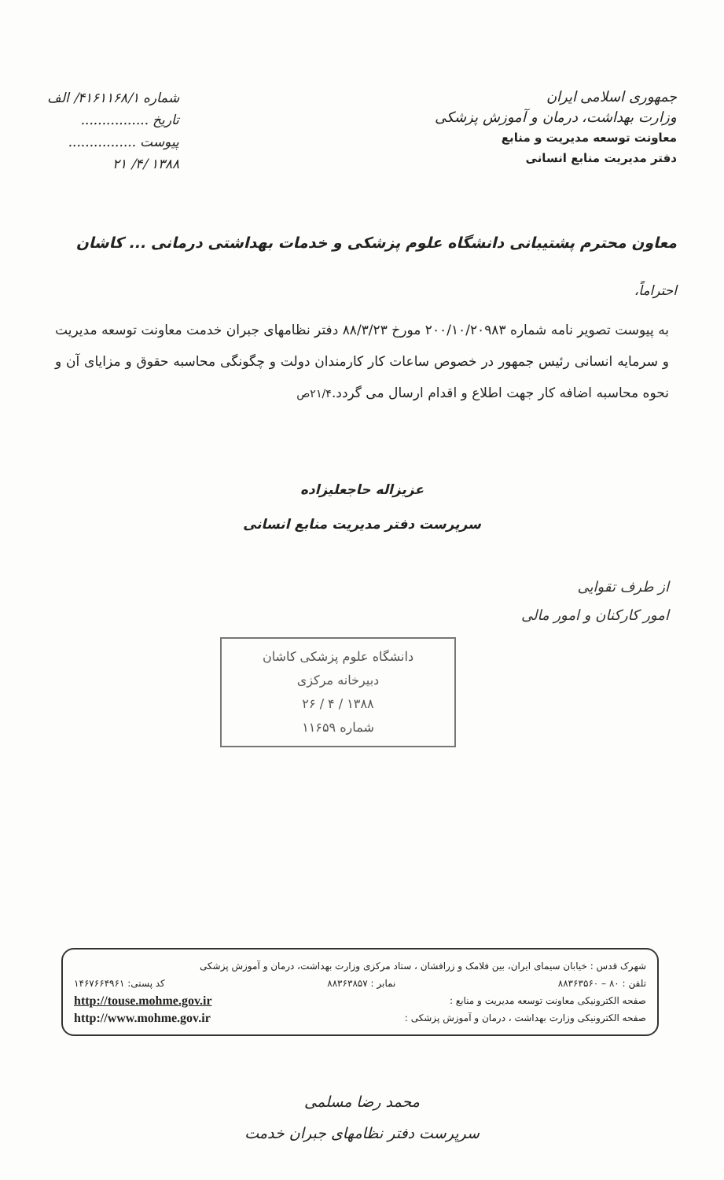جمهوری اسلامی ایران
وزارت بهداشت، درمان و آموزش پزشکی
معاونت توسعه مدیریت و منابع
دفتر مدیریت منابع انسانی
شماره ۴۱۶۱۱۶۸/۱/ الف
تاریخ ................
پیوست ................
۱۳۸۸ /۴/ ۲۱
معاون محترم پشتیبانی دانشگاه علوم پزشکی و خدمات بهداشتی درمانی ... کاشان
احتراماً،
به پیوست تصویر نامه شماره ۲۰۰/۱۰/۲۰۹۸۳ مورخ ۸۸/۳/۲۳ دفتر نظامهای جبران خدمت معاونت توسعه مدیریت و سرمایه انسانی رئیس جمهور در خصوص ساعات کار کارمندان دولت و چگونگی محاسبه حقوق و مزایای آن و نحوه محاسبه اضافه کار جهت اطلاع و اقدام ارسال می گردد.۲۱/۴ص
عزیزاله حاجعلیزاده
سرپرست دفتر مدیریت منابع انسانی
از طرف تقوایی
امور کارکنان و امور مالی
دانشگاه علوم پزشکی کاشان
دبیرخانه مرکزی
۱۳۸۸ / ۴ / ۲۶
شماره ۱۱۶۵۹
شهرک قدس : خیابان سیمای ایران، بین فلامک و زرافشان ، ستاد مرکزی وزارت بهداشت، درمان و آموزش پزشکی
تلفن : ۸۰ – ۸۸۳۶۳۵۶۰ نمابر : ۸۸۳۶۳۸۵۷ کد پستی: ۱۴۶۷۶۶۴۹۶۱
صفحه الکترونیکی معاونت توسعه مدیریت و منابع : http://touse.mohme.gov.ir
صفحه الکترونیکی وزارت بهداشت ، درمان و آموزش پزشکی : http://www.mohme.gov.ir
محمد رضا مسلمی
سرپرست دفتر نظامهای جبران خدمت